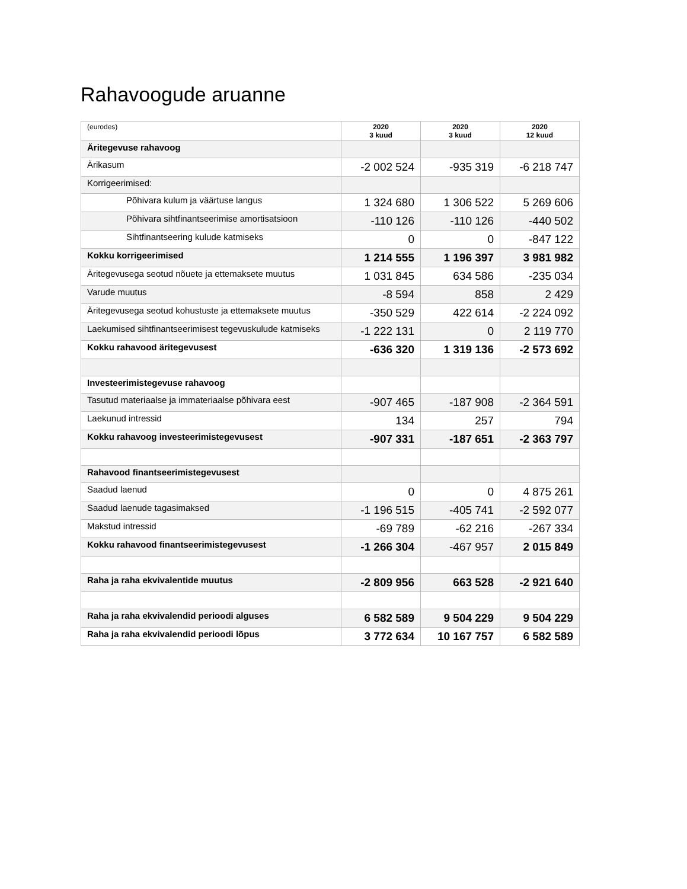Rahavoogude aruanne
| (eurodes) | 2020 3 kuud | 2020 3 kuud | 2020 12 kuud |
| --- | --- | --- | --- |
| Äritegevuse rahavoog | | | |
| Ärikasum | -2 002 524 | -935 319 | -6 218 747 |
| Korrigeerimised: | | | |
| Põhivara kulum ja väärtuse langus | 1 324 680 | 1 306 522 | 5 269 606 |
| Põhivara sihtfinantseerimise amortisatsioon | -110 126 | -110 126 | -440 502 |
| Sihtfinantseering kulude katmiseks | 0 | 0 | -847 122 |
| Kokku korrigeerimised | 1 214 555 | 1 196 397 | 3 981 982 |
| Äritegevusega seotud nõuete ja ettemaksete muutus | 1 031 845 | 634 586 | -235 034 |
| Varude muutus | -8 594 | 858 | 2 429 |
| Äritegevusega seotud kohustuste ja ettemaksete muutus | -350 529 | 422 614 | -2 224 092 |
| Laekumised sihtfinantseerimisest tegevuskulude katmiseks | -1 222 131 | 0 | 2 119 770 |
| Kokku rahavood äritegevusest | -636 320 | 1 319 136 | -2 573 692 |
| Investeerimistegevuse rahavoog | | | |
| Tasutud materiaalse ja immateriaalse põhivara eest | -907 465 | -187 908 | -2 364 591 |
| Laekunud intressid | 134 | 257 | 794 |
| Kokku rahavoog investeerimistegevusest | -907 331 | -187 651 | -2 363 797 |
| Rahavood finantseerimistegevusest | | | |
| Saadud laenud | 0 | 0 | 4 875 261 |
| Saadud laenude tagasimaksed | -1 196 515 | -405 741 | -2 592 077 |
| Makstud intressid | -69 789 | -62 216 | -267 334 |
| Kokku rahavood finantseerimistegevusest | -1 266 304 | -467 957 | 2 015 849 |
| Raha ja raha ekvivalentide muutus | -2 809 956 | 663 528 | -2 921 640 |
| Raha ja raha ekvivalendid perioodi alguses | 6 582 589 | 9 504 229 | 9 504 229 |
| Raha ja raha ekvivalendid perioodi lõpus | 3 772 634 | 10 167 757 | 6 582 589 |